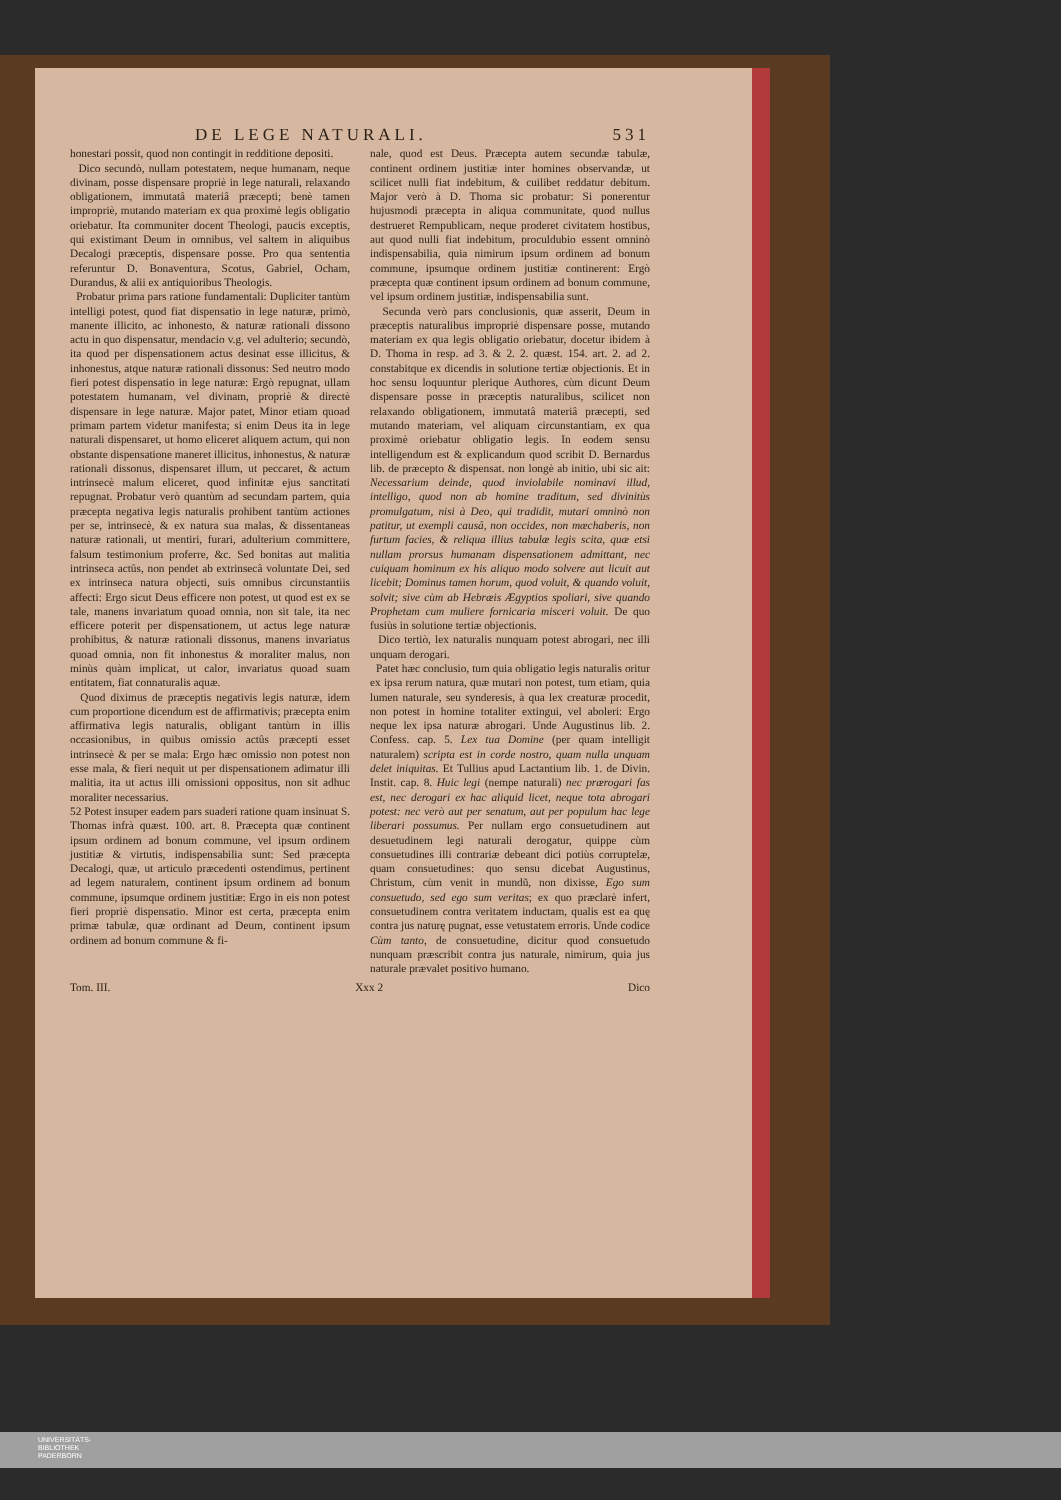DE LEGE NATURALI. 531
honestari possit, quod non contingit in redditione depositi.
Dico secundò, nullam potestatem, neque humanam, neque divinam, posse dispensare propriè in lege naturali, relaxando obligationem, immutatâ materiâ præcepti; benè tamen impropriè, mutando materiam ex qua proximè legis obligatio oriebatur. Ita communiter docent Theologi, paucis exceptis, qui existimant Deum in omnibus, vel saltem in aliquibus Decalogi præceptis, dispensare posse. Pro qua sententia referuntur D. Bonaventura, Scotus, Gabriel, Ocham, Durandus, & alii ex antiquioribus Theologis.
Probatur prima pars ratione fundamentali: Dupliciter tantùm intelligi potest, quod fiat dispensatio in lege naturæ, primò, manente illicito, ac inhonesto, & naturæ rationali dissono actu in quo dispensatur, mendacio v.g. vel adulterio; secundò, ita quod per dispensationem actus desinat esse illicitus, & inhonestus, atque naturæ rationali dissonus: Sed neutro modo fieri potest dispensatio in lege naturæ: Ergò repugnat, ullam potestatem humanam, vel divinam, propriè & directè dispensare in lege naturæ. Major patet, Minor etiam quoad primam partem videtur manifesta; si enim Deus ita in lege naturali dispensaret, ut homo eliceret aliquem actum, qui non obstante dispensatione maneret illicitus, inhonestus, & naturæ rationali dissonus, dispensaret illum, ut peccaret, & actum intrinsecè malum eliceret, quod infinitæ ejus sanctitati repugnat. Probatur verò quantùm ad secundam partem, quia præcepta negativa legis naturalis prohibent tantùm actiones per se, intrinsecè, & ex natura sua malas, & dissentaneas naturæ rationali, ut mentiri, furari, adulterium committere, falsum testimonium proferre, &c. Sed bonitas aut malitia intrinseca actûs, non pendet ab extrinsecâ voluntate Dei, sed ex intrinseca natura objecti, suis omnibus circunstantiis affecti: Ergo sicut Deus efficere non potest, ut quod est ex se tale, manens invariatum quoad omnia, non sit tale, ita nec efficere poterit per dispensationem, ut actus lege naturæ prohibitus, & naturæ rationali dissonus, manens invariatus quoad omnia, non fit inhonestus & moraliter malus, non minùs quàm implicat, ut calor, invariatus quoad suam entitatem, fiat connaturalis aquæ.
Quod diximus de præceptis negativis legis naturæ, idem cum proportione dicendum est de affirmativis; præcepta enim affirmativa legis naturalis, obligant tantùm in illis occasionibus, in quibus omissio actûs præcepti esset intrinsecè & per se mala: Ergo hæc omissio non potest non esse mala, & fieri nequit ut per dispensationem adimatur illi malitia, ita ut actus illi omissioni oppositus, non sit adhuc moraliter necessarius.
52 Potest insuper eadem pars suaderi ratione quam insinuat S. Thomas infrà quæst. 100. art. 8. Præcepta quæ continent ipsum ordinem ad bonum commune, vel ipsum ordinem justitiæ & virtutis, indispensabilia sunt: Sed præcepta Decalogi, quæ, ut articulo præcedenti ostendimus, pertinent ad legem naturalem, continent ipsum ordinem ad bonum commune, ipsumque ordinem justitiæ: Ergo in eis non potest fieri propriè dispensatio. Minor est certa, præcepta enim primæ tabulæ, quæ ordinant ad Deum, continent ipsum ordinem ad bonum commune & fi-
nale, quod est Deus. Præcepta autem secundæ tabulæ, continent ordinem justitiæ inter homines observandæ, ut scilicet nulli fiat indebitum, & cuilibet reddatur debitum. Major verò à D. Thoma sic probatur: Si ponerentur hujusmodi præcepta in aliqua communitate, quod nullus destrueret Rempublicam, neque proderet civitatem hostibus, aut quod nulli fiat indebitum, proculdubio essent omninò indispensabilia, quia nimirum ipsum ordinem ad bonum commune, ipsumque ordinem justitiæ continerent: Ergò præcepta quæ continent ipsum ordinem ad bonum commune, vel ipsum ordinem justitiæ, indispensabilia sunt.
Secunda verò pars conclusionis, quæ asserit, Deum in præceptis naturalibus impropriè dispensare posse, mutando materiam ex qua legis obligatio oriebatur, docetur ibidem à D. Thoma in resp. ad 3. & 2. 2. quæst. 154. art. 2. ad 2. constabitque ex dicendis in solutione tertiæ objectionis. Et in hoc sensu loquuntur plerique Authores, cùm dicunt Deum dispensare posse in præceptis naturalibus, scilicet non relaxando obligationem, immutatâ materiâ præcepti, sed mutando materiam, vel aliquam circunstantiam, ex qua proximè oriebatur obligatio legis. In eodem sensu intelligendum est & explicandum quod scribit D. Bernardus lib. de præcepto & dispensat. non longè ab initio, ubi sic ait: Necessarium deinde, quod inviolabile nominavi illud, intelligo, quod non ab homine traditum, sed divinitùs promulgatum, nisi à Deo, qui tradidit, mutari omninò non patitur, ut exempli causâ, non occides, non mœchaberis, non furtum facies, & reliqua illius tabulæ legis scita, quæ etsi nullam prorsus humanam dispensationem admittant, nec cuiquam hominum ex his aliquo modo solvere aut licuit aut licebit; Dominus tamen horum, quod voluit, & quando voluit, solvit; sive cùm ab Hebræis Ægyptios spoliari, sive quando Prophetam cum muliere fornicaria misceri voluit. De quo fusiùs in solutione tertiæ objectionis.
Dico tertiò, lex naturalis nunquam potest abrogari, nec illi unquam derogari.
Patet hæc conclusio, tum quia obligatio legis naturalis oritur ex ipsa rerum natura, quæ mutari non potest, tum etiam, quia lumen naturale, seu synderesis, à qua lex creaturæ procedit, non potest in homine totaliter extingui, vel aboleri: Ergo neque lex ipsa naturæ abrogari. Unde Augustinus lib. 2. Confess. cap. 5. Lex tua Domine (per quam intelligit naturalem) scripta est in corde nostro, quam nulla unquam delet iniquitas. Et Tullius apud Lactantium lib. 1. de Divin. Instit. cap. 8. Huic legi (nempe naturali) nec prærogari fas est, nec derogari ex hac aliquid licet, neque tota abrogari potest: nec verò aut per senatum, aut per populum hac lege liberari possumus. Per nullam ergo consuetudinem aut desuetudinem legi naturali derogatur, quippe cùm consuetudines illi contrariæ debeant dici potiùs corruptelæ, quam consuetudines: quo sensu dicebat Augustinus, Christum, cùm venit in mundũ, non dixisse, Ego sum consuetudo, sed ego sum veritas; ex quo præclarè infert, consuetudinem contra veritatem inductam, qualis est ea quę contra jus naturę pugnat, esse vetustatem erroris. Unde codice Cùm tanto, de consuetudine, dicitur quod consuetudo nunquam præscribit contra jus naturale, nimirum, quia jus naturale prævalet positivo humano.
Tom. III. Xxx 2 Dico
UNIVERSITÄTS-
BIBLIOTHEK
PADERBORN